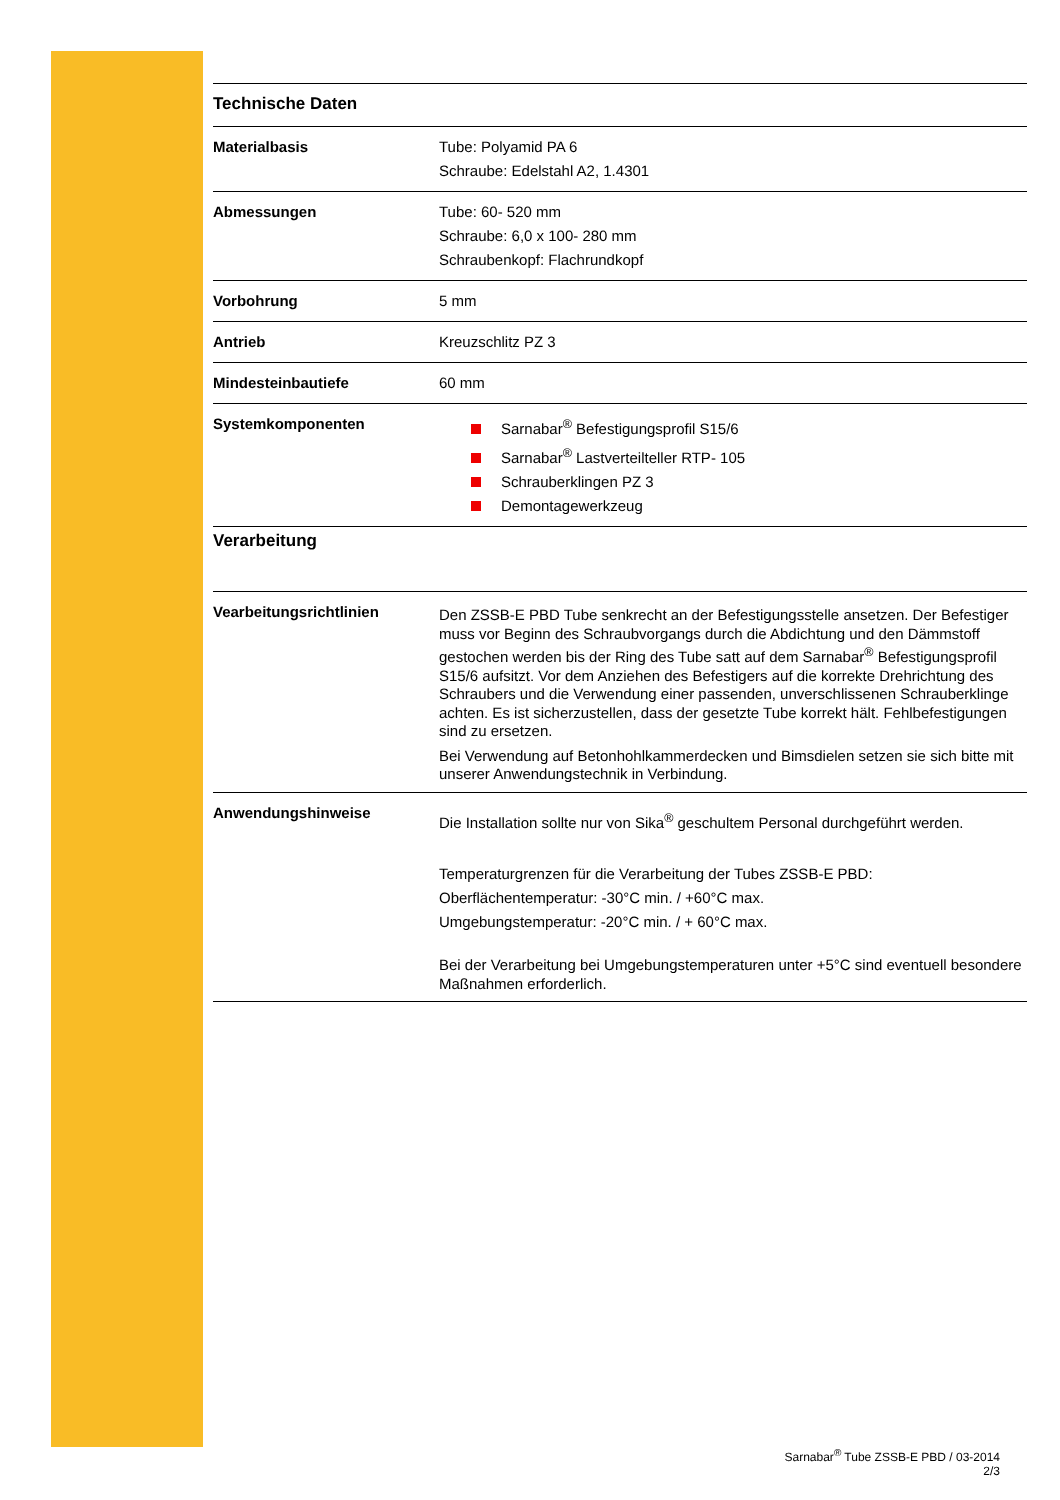Technische Daten
| Materialbasis | Tube: Polyamid PA 6 Schraube: Edelstahl A2, 1.4301 |
| Abmessungen | Tube: 60- 520 mm Schraube: 6,0 x 100- 280 mm Schraubenkopf: Flachrundkopf |
| Vorbohrung | 5 mm |
| Antrieb | Kreuzschlitz PZ 3 |
| Mindesteinbautiefe | 60 mm |
| Systemkomponenten | Sarnabar<sup>®</sup> Befestigungsprofil S15/6 Sarnabar<sup>®</sup> Lastverteilteller RTP- 105 Schrauberklingen PZ 3 Demontagewerkzeug |
Verarbeitung
| Vearbeitungsrichtlinien | Den ZSSB-E PBD Tube senkrecht an der Befestigungsstelle ansetzen. Der Befestiger muss vor Beginn des Schraubvorgangs durch die Abdichtung und den Dämmstoff gestochen werden bis der Ring des Tube satt auf dem Sarnabar<sup>®</sup> Befestigungsprofil S15/6 aufsitzt. Vor dem Anziehen des Befestigers auf die korrekte Drehrichtung des Schraubers und die Verwendung einer passenden, unverschlissenen Schrauberklinge achten. Es ist sicherzustellen, dass der gesetzte Tube korrekt hält. Fehlbefestigungen sind zu ersetzen. Bei Verwendung auf Betonhohlkammerdecken und Bimsdielen setzen sie sich bitte mit unserer Anwendungstechnik in Verbindung. |
| Anwendungshinweise | Die Installation sollte nur von Sika<sup>®</sup> geschultem Personal durchgeführt werden. Temperaturgrenzen für die Verarbeitung der Tubes ZSSB-E PBD: Oberflächentemperatur: -30°C min. / +60°C max. Umgebungstemperatur: -20°C min. / + 60°C max. Bei der Verarbeitung bei Umgebungstemperaturen unter +5°C sind eventuell besondere Maßnahmen erforderlich. |
Sarnabar<sup>®</sup> Tube ZSSB-E PBD / 03-2014
2/3